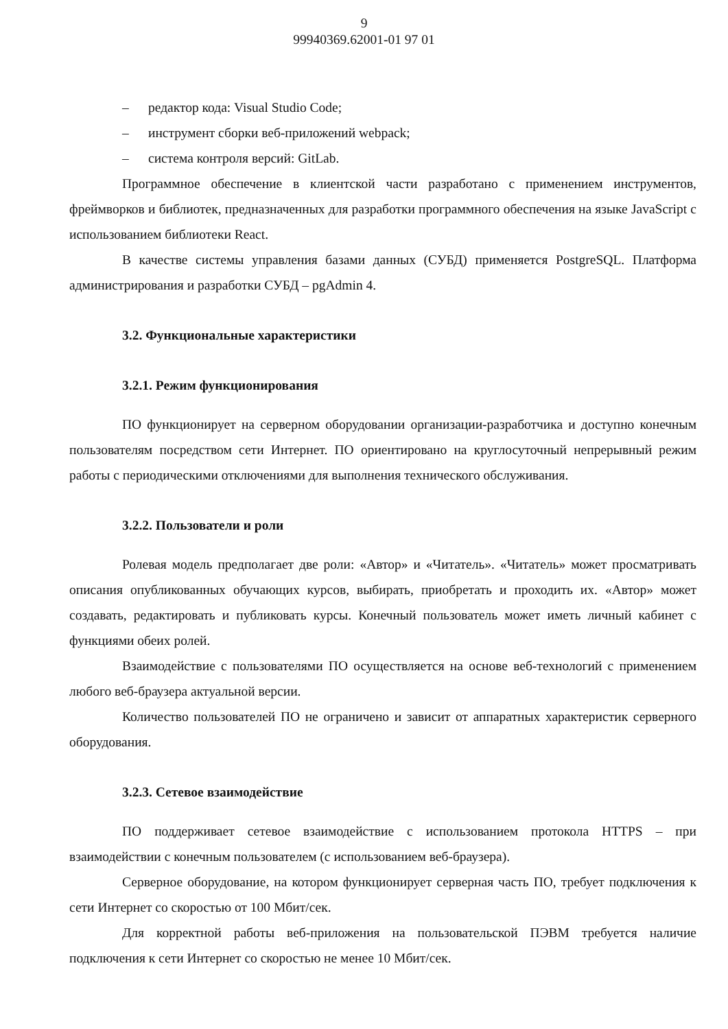9
99940369.62001-01 97 01
– редактор кода: Visual Studio Code;
– инструмент сборки веб-приложений webpack;
– система контроля версий: GitLab.
Программное обеспечение в клиентской части разработано с применением инструментов, фреймворков и библиотек, предназначенных для разработки программного обеспечения на языке JavaScript с использованием библиотеки React.
В качестве системы управления базами данных (СУБД) применяется PostgreSQL. Платформа администрирования и разработки СУБД – pgAdmin 4.
3.2. Функциональные характеристики
3.2.1. Режим функционирования
ПО функционирует на серверном оборудовании организации-разработчика и доступно конечным пользователям посредством сети Интернет. ПО ориентировано на круглосуточный непрерывный режим работы с периодическими отключениями для выполнения технического обслуживания.
3.2.2. Пользователи и роли
Ролевая модель предполагает две роли: «Автор» и «Читатель». «Читатель» может просматривать описания опубликованных обучающих курсов, выбирать, приобретать и проходить их. «Автор» может создавать, редактировать и публиковать курсы. Конечный пользователь может иметь личный кабинет с функциями обеих ролей.
Взаимодействие с пользователями ПО осуществляется на основе веб-технологий с применением любого веб-браузера актуальной версии.
Количество пользователей ПО не ограничено и зависит от аппаратных характеристик серверного оборудования.
3.2.3. Сетевое взаимодействие
ПО поддерживает сетевое взаимодействие с использованием протокола HTTPS – при взаимодействии с конечным пользователем (с использованием веб-браузера).
Серверное оборудование, на котором функционирует серверная часть ПО, требует подключения к сети Интернет со скоростью от 100 Мбит/сек.
Для корректной работы веб-приложения на пользовательской ПЭВМ требуется наличие подключения к сети Интернет со скоростью не менее 10 Мбит/сек.